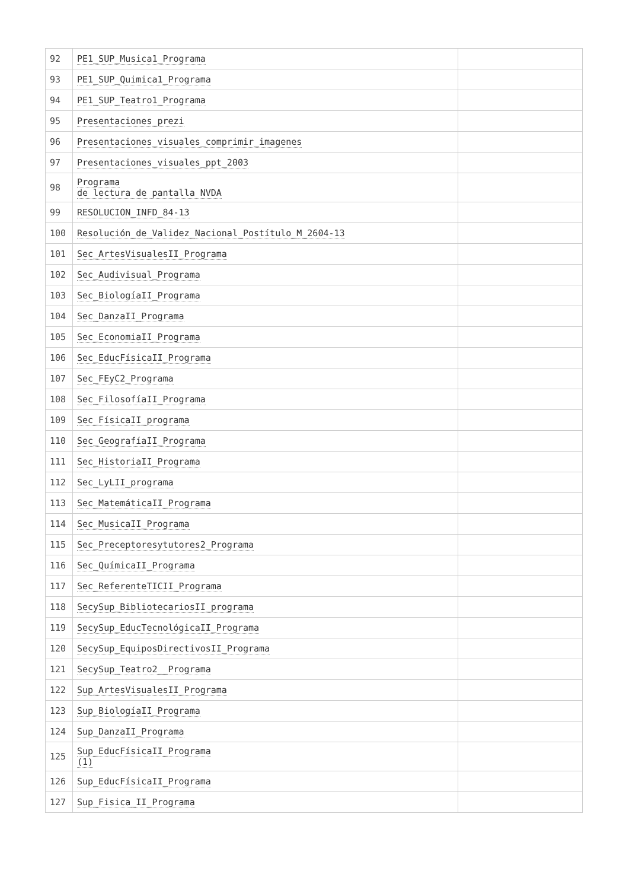| 92 | PE1_SUP_Musica1_Programa | |
| 93 | PE1_SUP_Quimica1_Programa | |
| 94 | PE1_SUP_Teatro1_Programa | |
| 95 | Presentaciones_prezi | |
| 96 | Presentaciones_visuales_comprimir_imagenes | |
| 97 | Presentaciones_visuales_ppt_2003 | |
| 98 | Programa de lectura de pantalla NVDA | |
| 99 | RESOLUCION_INFD_84-13 | |
| 100 | Resolución_de_Validez_Nacional_Postítulo_M_2604-13 | |
| 101 | Sec_ArtesVisualesII_Programa | |
| 102 | Sec_Audivisual_Programa | |
| 103 | Sec_BiologíaII_Programa | |
| 104 | Sec_DanzaII_Programa | |
| 105 | Sec_EconomiaII_Programa | |
| 106 | Sec_EducFísicaII_Programa | |
| 107 | Sec_FEyC2_Programa | |
| 108 | Sec_FilosofíaII_Programa | |
| 109 | Sec_FísicaII_programa | |
| 110 | Sec_GeografíaII_Programa | |
| 111 | Sec_HistoriaII_Programa | |
| 112 | Sec_LyLII_programa | |
| 113 | Sec_MatemáticaII_Programa | |
| 114 | Sec_MusicaII_Programa | |
| 115 | Sec_Preceptoresytutores2_Programa | |
| 116 | Sec_QuímicaII_Programa | |
| 117 | Sec_ReferenteTICII_Programa | |
| 118 | SecySup_BibliotecariosII_programa | |
| 119 | SecySup_EducTecnológicaII_Programa | |
| 120 | SecySup_EquiposDirectivosII_Programa | |
| 121 | SecySup_Teatro2__Programa | |
| 122 | Sup_ArtesVisualesII_Programa | |
| 123 | Sup_BiologíaII_Programa | |
| 124 | Sup_DanzaII_Programa | |
| 125 | Sup_EducFísicaII_Programa (1) | |
| 126 | Sup_EducFísicaII_Programa | |
| 127 | Sup_Fisica_II_Programa | |